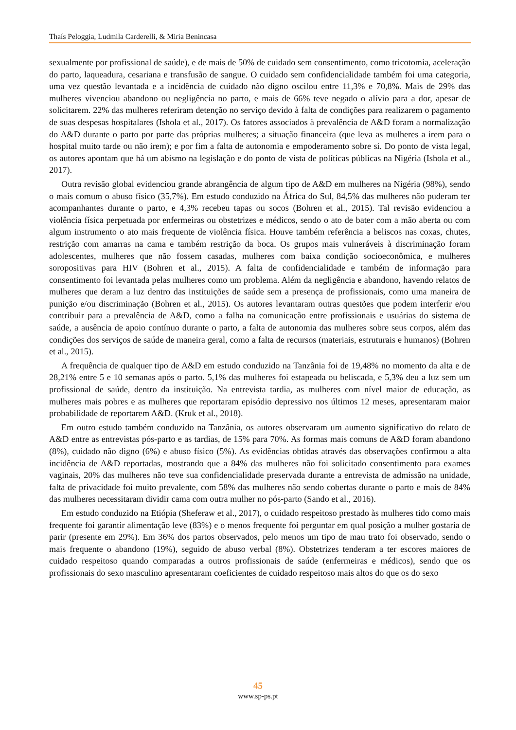Thaís Peloggia, Ludmila Carderelli, & Miria Benincasa
sexualmente por profissional de saúde), e de mais de 50% de cuidado sem consentimento, como tricotomia, aceleração do parto, laqueadura, cesariana e transfusão de sangue. O cuidado sem confidencialidade também foi uma categoria, uma vez questão levantada e a incidência de cuidado não digno oscilou entre 11,3% e 70,8%. Mais de 29% das mulheres vivenciou abandono ou negligência no parto, e mais de 66% teve negado o alívio para a dor, apesar de solicitarem. 22% das mulheres referiram detenção no serviço devido à falta de condições para realizarem o pagamento de suas despesas hospitalares (Ishola et al., 2017). Os fatores associados à prevalência de A&D foram a normalização do A&D durante o parto por parte das próprias mulheres; a situação financeira (que leva as mulheres a irem para o hospital muito tarde ou não irem); e por fim a falta de autonomia e empoderamento sobre si. Do ponto de vista legal, os autores apontam que há um abismo na legislação e do ponto de vista de políticas públicas na Nigéria (Ishola et al., 2017).
Outra revisão global evidenciou grande abrangência de algum tipo de A&D em mulheres na Nigéria (98%), sendo o mais comum o abuso físico (35,7%). Em estudo conduzido na África do Sul, 84,5% das mulheres não puderam ter acompanhantes durante o parto, e 4,3% recebeu tapas ou socos (Bohren et al., 2015). Tal revisão evidenciou a violência física perpetuada por enfermeiras ou obstetrizes e médicos, sendo o ato de bater com a mão aberta ou com algum instrumento o ato mais frequente de violência física. Houve também referência a beliscos nas coxas, chutes, restrição com amarras na cama e também restrição da boca. Os grupos mais vulneráveis à discriminação foram adolescentes, mulheres que não fossem casadas, mulheres com baixa condição socioeconômica, e mulheres soropositivas para HIV (Bohren et al., 2015). A falta de confidencialidade e também de informação para consentimento foi levantada pelas mulheres como um problema. Além da negligência e abandono, havendo relatos de mulheres que deram a luz dentro das instituições de saúde sem a presença de profissionais, como uma maneira de punição e/ou discriminação (Bohren et al., 2015). Os autores levantaram outras questões que podem interferir e/ou contribuir para a prevalência de A&D, como a falha na comunicação entre profissionais e usuárias do sistema de saúde, a ausência de apoio contínuo durante o parto, a falta de autonomia das mulheres sobre seus corpos, além das condições dos serviços de saúde de maneira geral, como a falta de recursos (materiais, estruturais e humanos) (Bohren et al., 2015).
A frequência de qualquer tipo de A&D em estudo conduzido na Tanzânia foi de 19,48% no momento da alta e de 28,21% entre 5 e 10 semanas após o parto. 5,1% das mulheres foi estapeada ou beliscada, e 5,3% deu a luz sem um profissional de saúde, dentro da instituição. Na entrevista tardia, as mulheres com nível maior de educação, as mulheres mais pobres e as mulheres que reportaram episódio depressivo nos últimos 12 meses, apresentaram maior probabilidade de reportarem A&D. (Kruk et al., 2018).
Em outro estudo também conduzido na Tanzânia, os autores observaram um aumento significativo do relato de A&D entre as entrevistas pós-parto e as tardias, de 15% para 70%. As formas mais comuns de A&D foram abandono (8%), cuidado não digno (6%) e abuso físico (5%). As evidências obtidas através das observações confirmou a alta incidência de A&D reportadas, mostrando que a 84% das mulheres não foi solicitado consentimento para exames vaginais, 20% das mulheres não teve sua confidencialidade preservada durante a entrevista de admissão na unidade, falta de privacidade foi muito prevalente, com 58% das mulheres não sendo cobertas durante o parto e mais de 84% das mulheres necessitaram dividir cama com outra mulher no pós-parto (Sando et al., 2016).
Em estudo conduzido na Etiópia (Sheferaw et al., 2017), o cuidado respeitoso prestado às mulheres tido como mais frequente foi garantir alimentação leve (83%) e o menos frequente foi perguntar em qual posição a mulher gostaria de parir (presente em 29%). Em 36% dos partos observados, pelo menos um tipo de mau trato foi observado, sendo o mais frequente o abandono (19%), seguido de abuso verbal (8%). Obstetrizes tenderam a ter escores maiores de cuidado respeitoso quando comparadas a outros profissionais de saúde (enfermeiras e médicos), sendo que os profissionais do sexo masculino apresentaram coeficientes de cuidado respeitoso mais altos do que os do sexo
45
www.sp-ps.pt